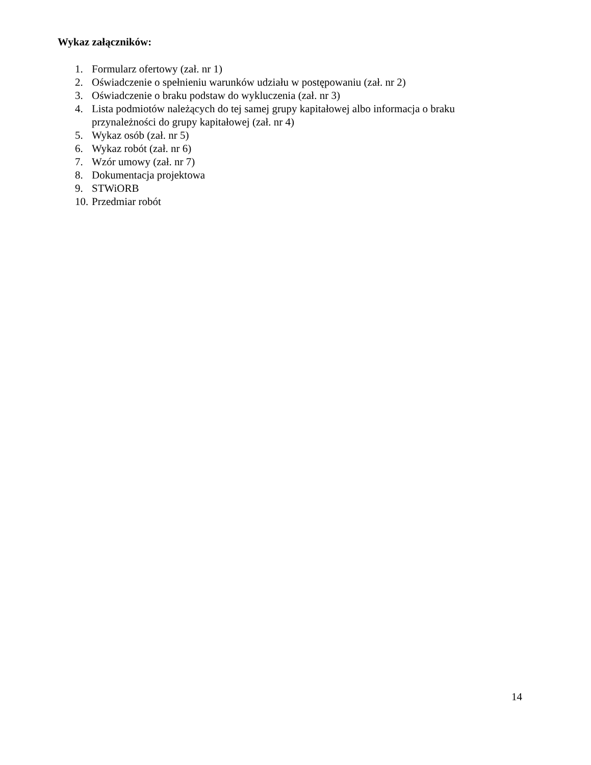Wykaz załączników:
1. Formularz ofertowy (zał. nr 1)
2. Oświadczenie o spełnieniu warunków udziału w postępowaniu (zał. nr 2)
3. Oświadczenie o braku podstaw do wykluczenia (zał. nr 3)
4. Lista podmiotów należących do tej samej grupy kapitałowej albo informacja o braku
przynależności do grupy kapitałowej (zał. nr 4)
5. Wykaz osób (zał. nr 5)
6. Wykaz robót (zał. nr 6)
7. Wzór umowy (zał. nr 7)
8. Dokumentacja projektowa
9. STWiORB
10. Przedmiar robót
14